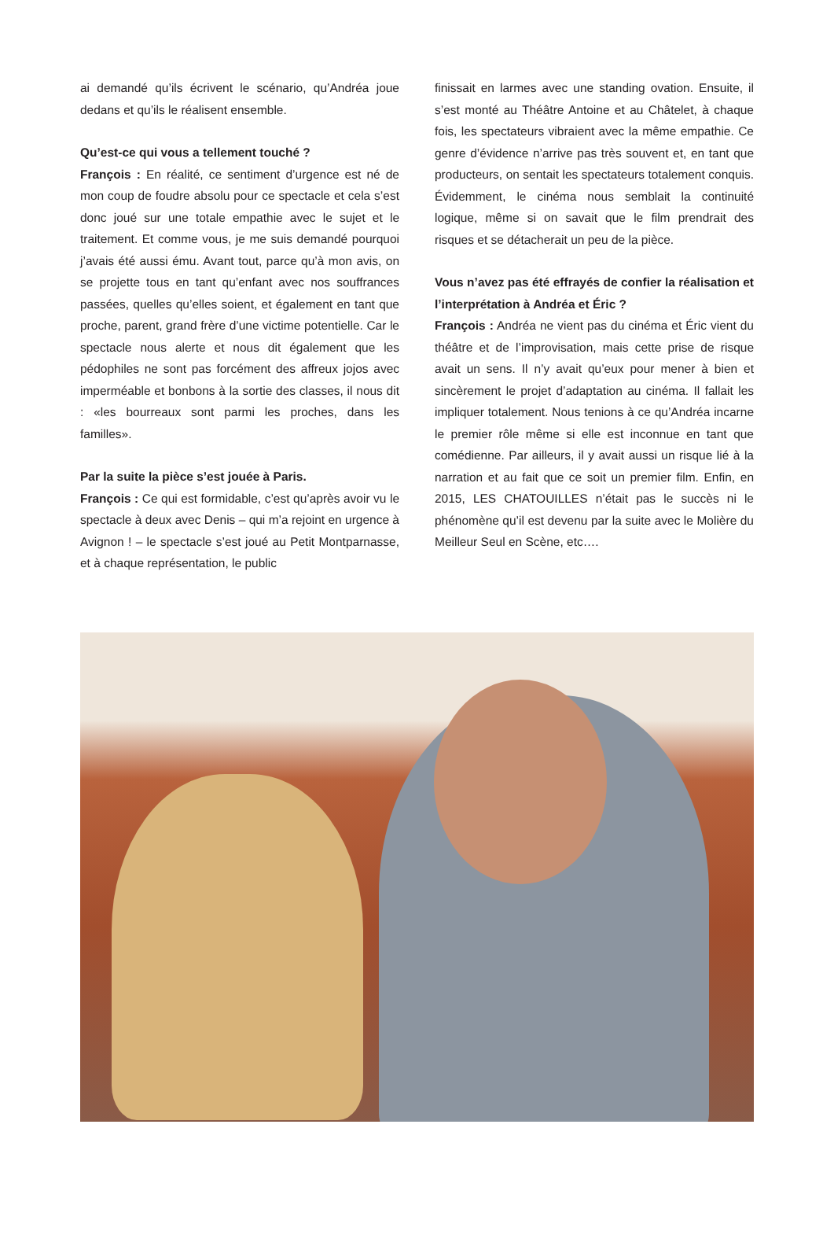ai demandé qu’ils écrivent le scénario, qu’Andréa joue dedans et qu’ils le réalisent ensemble.
Qu’est-ce qui vous a tellement touché ?
François : En réalité, ce sentiment d’urgence est né de mon coup de foudre absolu pour ce spectacle et cela s’est donc joué sur une totale empathie avec le sujet et le traitement. Et comme vous, je me suis demandé pourquoi j’avais été aussi ému. Avant tout, parce qu’à mon avis, on se projette tous en tant qu’enfant avec nos souffrances passées, quelles qu’elles soient, et également en tant que proche, parent, grand frère d’une victime potentielle. Car le spectacle nous alerte et nous dit également que les pédophiles ne sont pas forcément des affreux jojos avec imperméable et bonbons à la sortie des classes, il nous dit : «les bourreaux sont parmi les proches, dans les familles».
Par la suite la pièce s’est jouée à Paris.
François : Ce qui est formidable, c’est qu’après avoir vu le spectacle à deux avec Denis – qui m’a rejoint en urgence à Avignon ! – le spectacle s’est joué au Petit Montparnasse, et à chaque représentation, le public
finissait en larmes avec une standing ovation. Ensuite, il s’est monté au Théâtre Antoine et au Châtelet, à chaque fois, les spectateurs vibraient avec la même empathie. Ce genre d’évidence n’arrive pas très souvent et, en tant que producteurs, on sentait les spectateurs totalement conquis. Évidemment, le cinéma nous semblait la continuité logique, même si on savait que le film prendrait des risques et se détacherait un peu de la pièce.
Vous n’avez pas été effrayés de confier la réalisation et l’interprétation à Andréa et Éric ?
François : Andréa ne vient pas du cinéma et Éric vient du théâtre et de l’improvisation, mais cette prise de risque avait un sens. Il n’y avait qu’eux pour mener à bien et sincèrement le projet d’adaptation au cinéma. Il fallait les impliquer totalement. Nous tenions à ce qu’Andréa incarne le premier rôle même si elle est inconnue en tant que comédienne. Par ailleurs, il y avait aussi un risque lié à la narration et au fait que ce soit un premier film. Enfin, en 2015, LES CHATOUILLES n’était pas le succès ni le phénomène qu’il est devenu par la suite avec le Molière du Meilleur Seul en Scène, etc….